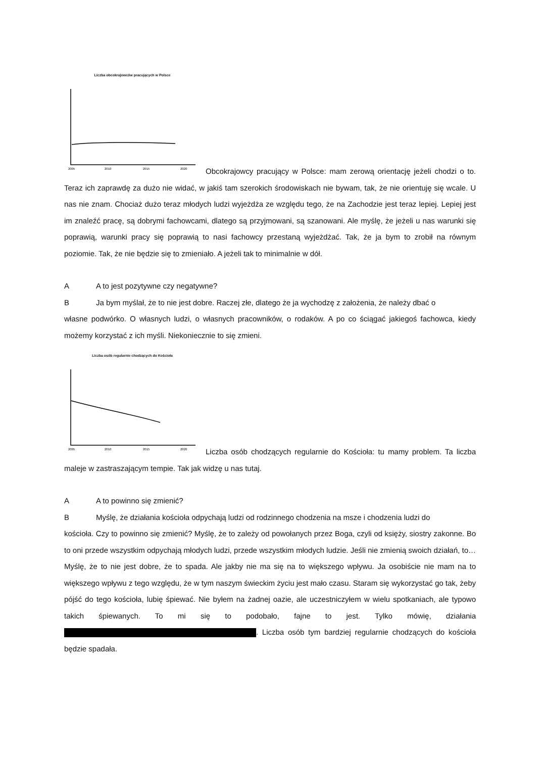Liczba obcokrajowców pracujących w Polsce
2005
2010
2015
2020
Obcokrajowcy pracujący w Polsce: mam zerową orientację jeżeli chodzi o to. Teraz ich zaprawdę za dużo nie widać, w jakiś tam szerokich środowiskach nie bywam, tak, że nie orientuję się wcale. U nas nie znam. Chociaż dużo teraz młodych ludzi wyjeżdża ze względu tego, że na Zachodzie jest teraz lepiej. Lepiej jest im znaleźć pracę, są dobrymi fachowcami, dlatego są przyjmowani, są szanowani. Ale myślę, że jeżeli u nas warunki się poprawią, warunki pracy się poprawią to nasi fachowcy przestaną wyjeżdżać. Tak, że ja bym to zrobił na równym poziomie. Tak, że nie będzie się to zmieniało. A jeżeli tak to minimalnie w dół.
A A to jest pozytywne czy negatywne?
B Ja bym myślał, że to nie jest dobre. Raczej złe, dlatego że ja wychodzę z założenia, że należy dbać o
własne podwórko. O własnych ludzi, o własnych pracowników, o rodaków. A po co ściągać jakiegoś fachowca, kiedy możemy korzystać z ich myśli. Niekoniecznie to się zmieni.
Liczba osób regularnie chodzących do Kościoła
2005
2010
2015
2020
Liczba osób chodzących regularnie do Kościoła: tu mamy problem. Ta liczba maleje w zastraszającym tempie. Tak jak widzę u nas tutaj.
A A to powinno się zmienić?
B Myślę, że działania kościoła odpychają ludzi od rodzinnego chodzenia na msze i chodzenia ludzi do
kościoła. Czy to powinno się zmienić? Myślę, że to zależy od powołanych przez Boga, czyli od księży, siostry zakonne. Bo to oni przede wszystkim odpychają młodych ludzi, przede wszystkim młodych ludzie. Jeśli nie zmienią swoich działań, to… Myślę, że to nie jest dobre, że to spada. Ale jakby nie ma się na to większego wpływu. Ja osobiście nie mam na to większego wpływu z tego względu, że w tym naszym świeckim życiu jest mało czasu. Staram się wykorzystać go tak, żeby pójść do tego kościoła, lubię śpiewać. Nie byłem na żadnej oazie, ale uczestniczyłem w wielu spotkaniach, ale typowo takich śpiewanych. To mi się to podobało, fajne to jest. Tylko mówię, działania . Liczba osób tym bardziej regularnie chodzących do kościoła będzie spadała.